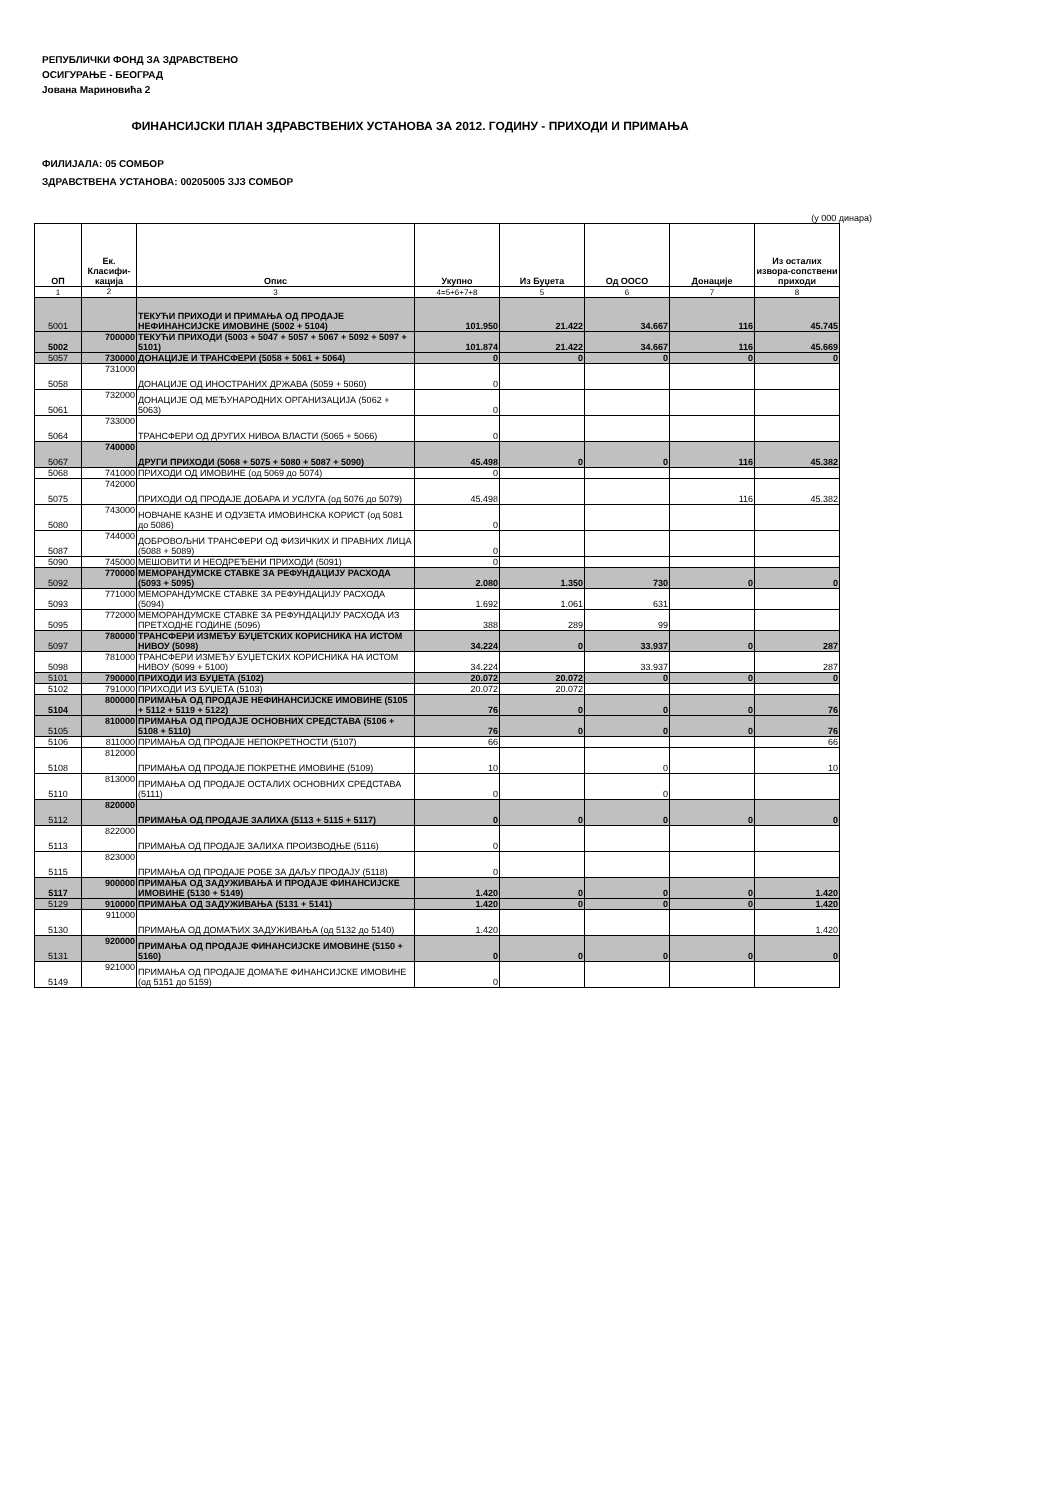РЕПУБЛИЧКИ ФОНД ЗА ЗДРАВСТВЕНО
ОСИГУРАЊЕ - БЕОГРАД
Јована Мариновића 2
ФИНАНСИЈСКИ ПЛАН ЗДРАВСТВЕНИХ УСТАНОВА ЗА 2012. ГОДИНУ - ПРИХОДИ И ПРИМАЊА
ФИЛИЈАЛА: 05 СОМБОР
ЗДРАВСТВЕНА УСТАНОВА: 00205005 ЗЈЗ СОМБОР
(у 000 динара)
| ОП | Ек. Класифи-кација | Опис | Укупно | Из Буџета | Од ООСО | Донације | Из осталих извора-сопствени приходи |
| --- | --- | --- | --- | --- | --- | --- | --- |
| 1 | 2 | 3 | 4=5+6+7+8 | 5 | 6 | 7 | 8 |
| 5001 | | ТЕКУЋИ ПРИХОДИ И ПРИМАЊА ОД ПРОДАЈЕ НЕФИНАНСИЈСКЕ ИМОВИНЕ (5002 + 5104) | 101.950 | 21.422 | 34.667 | 116 | 45.745 |
| 5002 | 700000 | ТЕКУЋИ ПРИХОДИ (5003 + 5047 + 5057 + 5067 + 5092 + 5097 + 5101) | 101.874 | 21.422 | 34.667 | 116 | 45.669 |
| 5057 | 730000 | ДОНАЦИЈЕ И ТРАНСФЕРИ (5058 + 5061 + 5064) | 0 | 0 | 0 | 0 | 0 |
| 5058 | 731000 | ДОНАЦИЈЕ ОД ИНОСТРАНИХ ДРЖАВА (5059 + 5060) | 0 | | | | |
| 5061 | 732000 | ДОНАЦИЈЕ ОД МЕЂУНАРОДНИХ ОРГАНИЗАЦИЈА (5062 + 5063) | 0 | | | | |
| 5064 | 733000 | ТРАНСФЕРИ ОД ДРУГИХ НИВОА ВЛАСТИ (5065 + 5066) | 0 | | | | |
| 5067 | 740000 | ДРУГИ ПРИХОДИ (5068 + 5075 + 5080 + 5087 + 5090) | 45.498 | 0 | 0 | 116 | 45.382 |
| 5068 | 741000 | ПРИХОДИ ОД ИМОВИНЕ (од 5069 до 5074) | 0 | | | | |
| 5075 | 742000 | ПРИХОДИ ОД ПРОДАЈЕ ДОБАРА И УСЛУГА (од 5076 до 5079) | 45.498 | | | 116 | 45.382 |
| 5080 | 743000 | НОВЧАНЕ КАЗНЕ И ОДУЗЕТА ИМОВИНСКА КОРИСТ (од 5081 до 5086) | 0 | | | | |
| 5087 | 744000 | ДОБРОВОЉНИ ТРАНСФЕРИ ОД ФИЗИЧКИХ И ПРАВНИХ ЛИЦА (5088 + 5089) | 0 | | | | |
| 5090 | 745000 | МЕШОВИТИ И НЕОДРЕЂЕНИ ПРИХОДИ (5091) | 0 | | | | |
| 5092 | 770000 | МЕМОРАНДУМСКЕ СТАВКЕ ЗА РЕФУНДАЦИЈУ РАСХОДА (5093 + 5095) | 2.080 | 1.350 | 730 | 0 | 0 |
| 5093 | 771000 | МЕМОРАНДУМСКЕ СТАВКЕ ЗА РЕФУНДАЦИЈУ РАСХОДА (5094) | 1.692 | 1.061 | 631 | | |
| 5095 | 772000 | МЕМОРАНДУМСКЕ СТАВКЕ ЗА РЕФУНДАЦИЈУ РАСХОДА ИЗ ПРЕТХОДНЕ ГОДИНЕ (5096) | 388 | 289 | 99 | | |
| 5097 | 780000 | ТРАНСФЕРИ ИЗМЕЂУ БУЏЕТСКИХ КОРИСНИКА НА ИСТОМ НИВОУ (5098) | 34.224 | 0 | 33.937 | 0 | 287 |
| 5098 | 781000 | ТРАНСФЕРИ ИЗМЕЂУ БУЏЕТСКИХ КОРИСНИКА НА ИСТОМ НИВОУ (5099 + 5100) | 34.224 | | 33.937 | | 287 |
| 5101 | 790000 | ПРИХОДИ ИЗ БУЏЕТА (5102) | 20.072 | 20.072 | 0 | 0 | 0 |
| 5102 | 791000 | ПРИХОДИ ИЗ БУЏЕТА (5103) | 20.072 | 20.072 | | | |
| 5104 | 800000 | ПРИМАЊА ОД ПРОДАЈЕ НЕФИНАНСИЈСКЕ ИМОВИНЕ (5105 + 5112 + 5119 + 5122) | 76 | 0 | 0 | 0 | 76 |
| 5105 | 810000 | ПРИМАЊА ОД ПРОДАЈЕ ОСНОВНИХ СРЕДСТАВА (5106 + 5108 + 5110) | 76 | 0 | 0 | 0 | 76 |
| 5106 | 811000 | ПРИМАЊА ОД ПРОДАЈЕ НЕПОКРЕТНОСТИ (5107) | 66 | | | | 66 |
| 5108 | 812000 | ПРИМАЊА ОД ПРОДАЈЕ ПОКРЕТНЕ ИМОВИНЕ (5109) | 10 | | 0 | | 10 |
| 5110 | 813000 | ПРИМАЊА ОД ПРОДАЈЕ ОСТАЛИХ ОСНОВНИХ СРЕДСТАВА (5111) | 0 | | 0 | | |
| 5112 | 820000 | ПРИМАЊА ОД ПРОДАЈЕ ЗАЛИХА (5113 + 5115 + 5117) | 0 | 0 | 0 | 0 | 0 |
| 5113 | 822000 | ПРИМАЊА ОД ПРОДАЈЕ ЗАЛИХА ПРОИЗВОДЊЕ (5116) | 0 | | | | |
| 5115 | 823000 | ПРИМАЊА ОД ПРОДАЈЕ РОБЕ ЗА ДАЉУ ПРОДАЈУ (5118) | 0 | | | | |
| 5117 | 900000 | ПРИМАЊА ОД ЗАДУЖИВАЊА И ПРОДАЈЕ ФИНАНСИЈСКЕ ИМОВИНЕ (5130 + 5149) | 1.420 | 0 | 0 | 0 | 1.420 |
| 5129 | 910000 | ПРИМАЊА ОД ЗАДУЖИВАЊА (5131 + 5141) | 1.420 | 0 | 0 | 0 | 1.420 |
| 5130 | 911000 | ПРИМАЊА ОД ДОМАЋИХ ЗАДУЖИВАЊА (од 5132 до 5140) | 1.420 | | | | 1.420 |
| 5131 | 920000 | ПРИМАЊА ОД ПРОДАЈЕ ФИНАНСИЈСКЕ ИМОВИНЕ (5150 + 5160) | 0 | 0 | 0 | 0 | 0 |
| 5149 | 921000 | ПРИМАЊА ОД ПРОДАЈЕ ДОМАЋЕ ФИНАНСИЈСКЕ ИМОВИНЕ (од 5151 до 5159) | 0 | | | | |